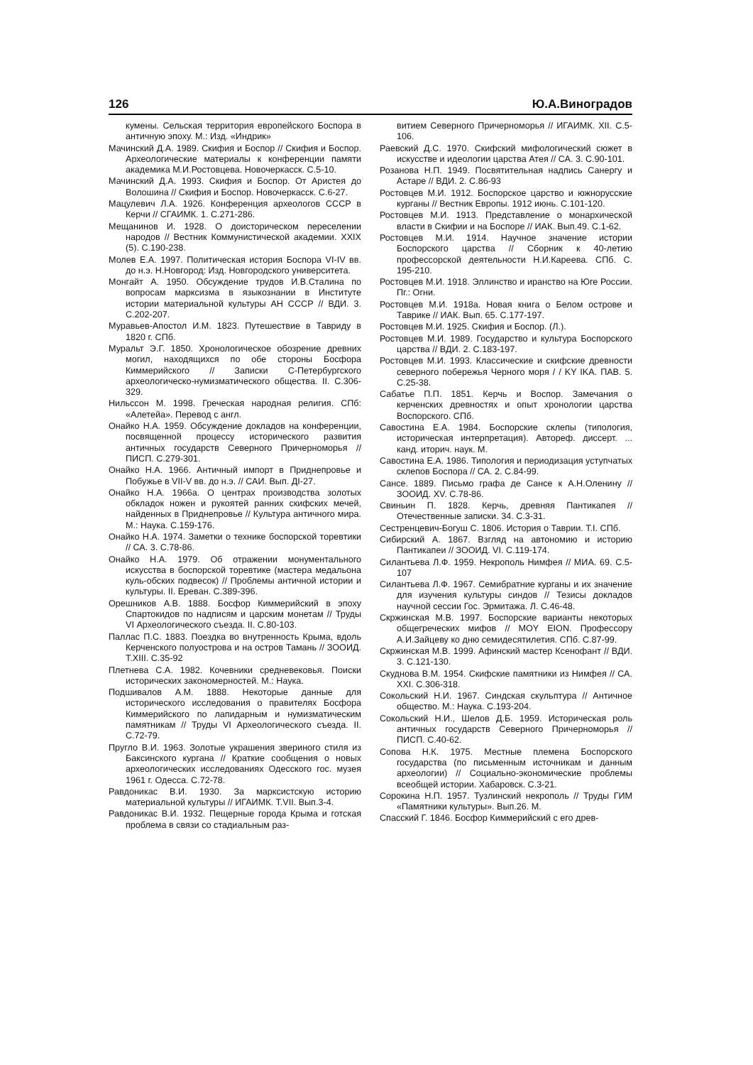126 Ю.А.Виноградов
кумены. Сельская территория европейского Боспора в античную эпоху. М.: Изд. «Индрик»
Мачинский Д.А. 1989. Скифия и Боспор // Скифия и Боспор. Археологические материалы к конференции памяти академика М.И.Ростовцева. Новочеркасск. С.5-10.
Мачинский Д.А. 1993. Скифия и Боспор. От Аристея до Волошина // Скифия и Боспор. Новочеркасск. С.6-27.
Мацулевич Л.А. 1926. Конференция археологов СССР в Керчи // СГАИМК. 1. С.271-286.
Мещанинов И. 1928. О доисторическом переселении народов // Вестник Коммунистической академии. XXIX (5). С.190-238.
Молев Е.А. 1997. Политическая история Боспора VI-IV вв. до н.э. Н.Новгород: Изд. Новгородского университета.
Монгайт А. 1950. Обсуждение трудов И.В.Сталина по вопросам марксизма в языкознании в Институте истории материальной культуры АН СССР // ВДИ. 3. С.202-207.
Муравьев-Апостол И.М. 1823. Путешествие в Тавриду в 1820 г. СПб.
Муральт Э.Г. 1850. Хронологическое обозрение древних могил, находящихся по обе стороны Босфора Киммерийского // Записки С-Петербургского археологическо-нумизматического общества. II. С.306-329.
Нильссон М. 1998. Греческая народная религия. СПб: «Алетейа». Перевод с англ.
Онайко Н.А. 1959. Обсуждение докладов на конференции, посвященной процессу исторического развития античных государств Северного Причерноморья // ПИСП. С.279-301.
Онайко Н.А. 1966. Античный импорт в Приднепровье и Побужье в VII-V вв. до н.э. // САИ. Вып. ДI-27.
Онайко Н.А. 1966а. О центрах производства золотых обкладок ножен и рукоятей ранних скифских мечей, найденных в Приднепровье // Культура античного мира. М.: Наука. С.159-176.
Онайко Н.А. 1974. Заметки о технике боспорской торевтики // СА. 3. С.78-86.
Онайко Н.А. 1979. Об отражении монументального искусства в боспорской торевтике (мастера медальона куль-обских подвесок) // Проблемы античной истории и культуры. II. Ереван. С.389-396.
Орешников А.В. 1888. Босфор Киммерийский в эпоху Спартокидов по надписям и царским монетам // Труды VI Археологического съезда. II. С.80-103.
Паллас П.С. 1883. Поездка во внутренность Крыма, вдоль Керченского полуострова и на остров Тамань // ЗООИД. Т.XIII. С.35-92
Плетнева С.А. 1982. Кочевники средневековья. Поиски исторических закономерностей. М.: Наука.
Подшивалов А.М. 1888. Некоторые данные для исторического исследования о правителях Босфора Киммерийского по лапидарным и нумизматическим памятникам // Труды VI Археологического съезда. II. С.72-79.
Пругло В.И. 1963. Золотые украшения звериного стиля из Баксинского кургана // Краткие сообщения о новых археологических исследованиях Одесского гос. музея 1961 г. Одесса. С.72-78.
Равдоникас В.И. 1930. За марксистскую историю материальной культуры // ИГАИМК. Т.VII. Вып.3-4.
Равдоникас В.И. 1932. Пещерные города Крыма и готская проблема в связи со стадиальным раз-
витием Северного Причерноморья // ИГАИМК. XII. С.5-106.
Раевский Д.С. 1970. Скифский мифологический сюжет в искусстве и идеологии царства Атея // СА. 3. С.90-101.
Розанова Н.П. 1949. Посвятительная надпись Санергу и Астаре // ВДИ. 2. С.86-93
Ростовцев М.И. 1912. Боспорское царство и южнорусские курганы // Вестник Европы. 1912 июнь. С.101-120.
Ростовцев М.И. 1913. Представление о монархической власти в Скифии и на Боспоре // ИАК. Вып.49. С.1-62.
Ростовцев М.И. 1914. Научное значение истории Боспорского царства // Сборник к 40-летию профессорской деятельности Н.И.Кареева. СПб. С. 195-210.
Ростовцев М.И. 1918. Эллинство и иранство на Юге России. Пг.: Огни.
Ростовцев М.И. 1918а. Новая книга о Белом острове и Таврике // ИАК. Вып. 65. С.177-197.
Ростовцев М.И. 1925. Скифия и Боспор. (Л.).
Ростовцев М.И. 1989. Государство и культура Боспорского царства // ВДИ. 2. С.183-197.
Ростовцев М.И. 1993. Классические и скифские древности северного побережья Черного моря / / KY IKA. ПАВ. 5. С.25-38.
Сабатье П.П. 1851. Керчь и Воспор. Замечания о керченских древностях и опыт хронологии царства Воспорского. СПб.
Савостина Е.А. 1984. Боспорские склепы (типология, историческая интерпретация). Автореф. диссерт. ... канд. иторич. наук. М.
Савостина Е.А. 1986. Типология и периодизация уступчатых склепов Боспора // СА. 2. С.84-99.
Сансе. 1889. Письмо графа де Сансе к А.Н.Оленину // ЗООИД. XV. С.78-86.
Свиньин П. 1828. Керчь, древняя Пантикапея // Отечественные записки. 34. С.3-31.
Сестренцевич-Богуш С. 1806. История о Таврии. Т.I. СПб.
Сибирский А. 1867. Взгляд на автономию и историю Пантикапеи // ЗООИД. VI. С.119-174.
Силантьева Л.Ф. 1959. Некрополь Нимфея // МИА. 69. С.5-107
Силантьева Л.Ф. 1967. Семибратние курганы и их значение для изучения культуры синдов // Тезисы докладов научной сессии Гос. Эрмитажа. Л. С.46-48.
Скржинская М.В. 1997. Боспорские варианты некоторых общегреческих мифов // MOY EION. Профессору А.И.Зайцеву ко дню семидесятилетия. СПб. С.87-99.
Скржинская М.В. 1999. Афинский мастер Ксенофант // ВДИ. 3. С.121-130.
Скуднова В.М. 1954. Скифские памятники из Нимфея // СА. XXI. С.306-318.
Сокольский Н.И. 1967. Синдская скульптура // Античное общество. М.: Наука. С.193-204.
Сокольский Н.И., Шелов Д.Б. 1959. Историческая роль античных государств Северного Причерноморья // ПИСП. С.40-62.
Сопова Н.К. 1975. Местные племена Боспорского государства (по письменным источникам и данным археологии) // Социально-экономические проблемы всеобщей истории. Хабаровск. С.3-21.
Сорокина Н.П. 1957. Тузлинский некрополь // Труды ГИМ «Памятники культуры». Вып.26. М.
Спасский Г. 1846. Босфор Киммерийский с его древ-